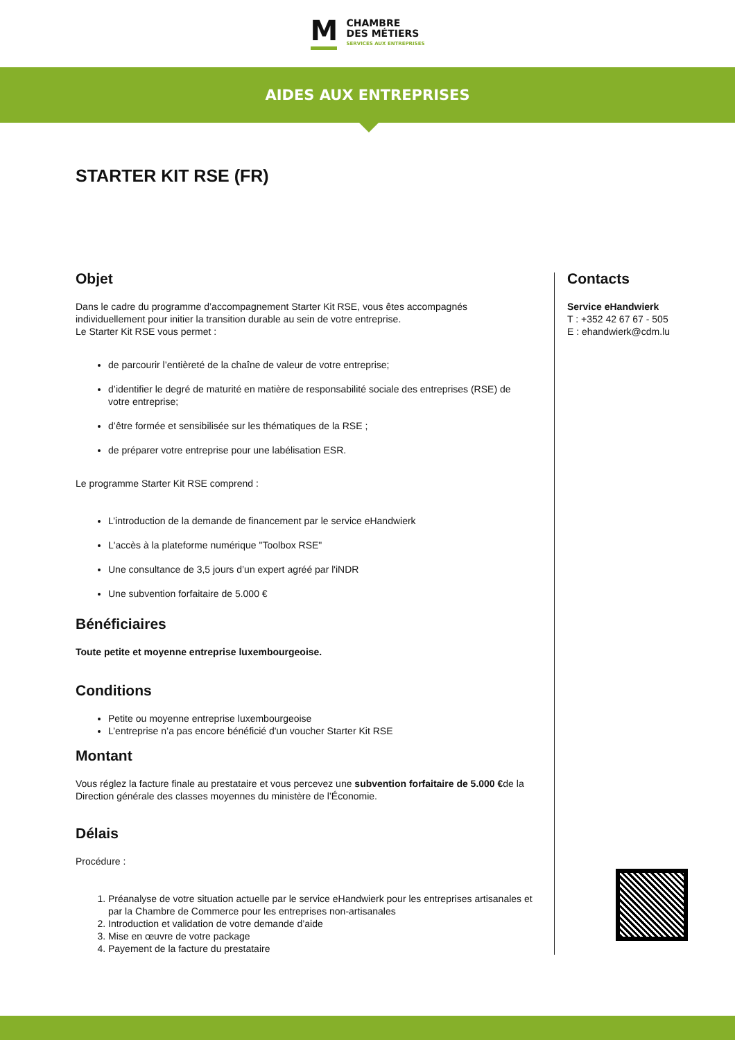M
CHAMBRE
DES MÉTIERS
SERVICES AUX ENTREPRISES
AIDES AUX ENTREPRISES
STARTER KIT RSE (FR)
Objet
Dans le cadre du programme d’accompagnement Starter Kit RSE, vous êtes accompagnés individuellement pour initier la transition durable au sein de votre entreprise.
Le Starter Kit RSE vous permet :
de parcourir l’entièreté de la chaîne de valeur de votre entreprise;
d’identifier le degré de maturité en matière de responsabilité sociale des entreprises (RSE) de votre entreprise;
d’être formée et sensibilisée sur les thématiques de la RSE ;
de préparer votre entreprise pour une labélisation ESR.
Le programme Starter Kit RSE comprend :
L’introduction de la demande de financement par le service eHandwierk
L'accès à la plateforme numérique "Toolbox RSE"
Une consultance de 3,5 jours d’un expert agréé par l'iNDR
Une subvention forfaitaire de 5.000 €
Bénéficiaires
Toute petite et moyenne entreprise luxembourgeoise.
Conditions
Petite ou moyenne entreprise luxembourgeoise
L’entreprise n’a pas encore bénéficié d'un voucher Starter Kit RSE
Montant
Vous réglez la facture finale au prestataire et vous percevez une subvention forfaitaire de 5.000 €de la Direction générale des classes moyennes du ministère de l’Économie.
Délais
Procédure :
1. Préanalyse de votre situation actuelle par le service eHandwierk pour les entreprises artisanales et par la Chambre de Commerce pour les entreprises non-artisanales
2. Introduction et validation de votre demande d’aide
3. Mise en œuvre de votre package
4. Payement de la facture du prestataire
Contacts
Service eHandwierk
T : +352 42 67 67 - 505
E : ehandwierk@cdm.lu